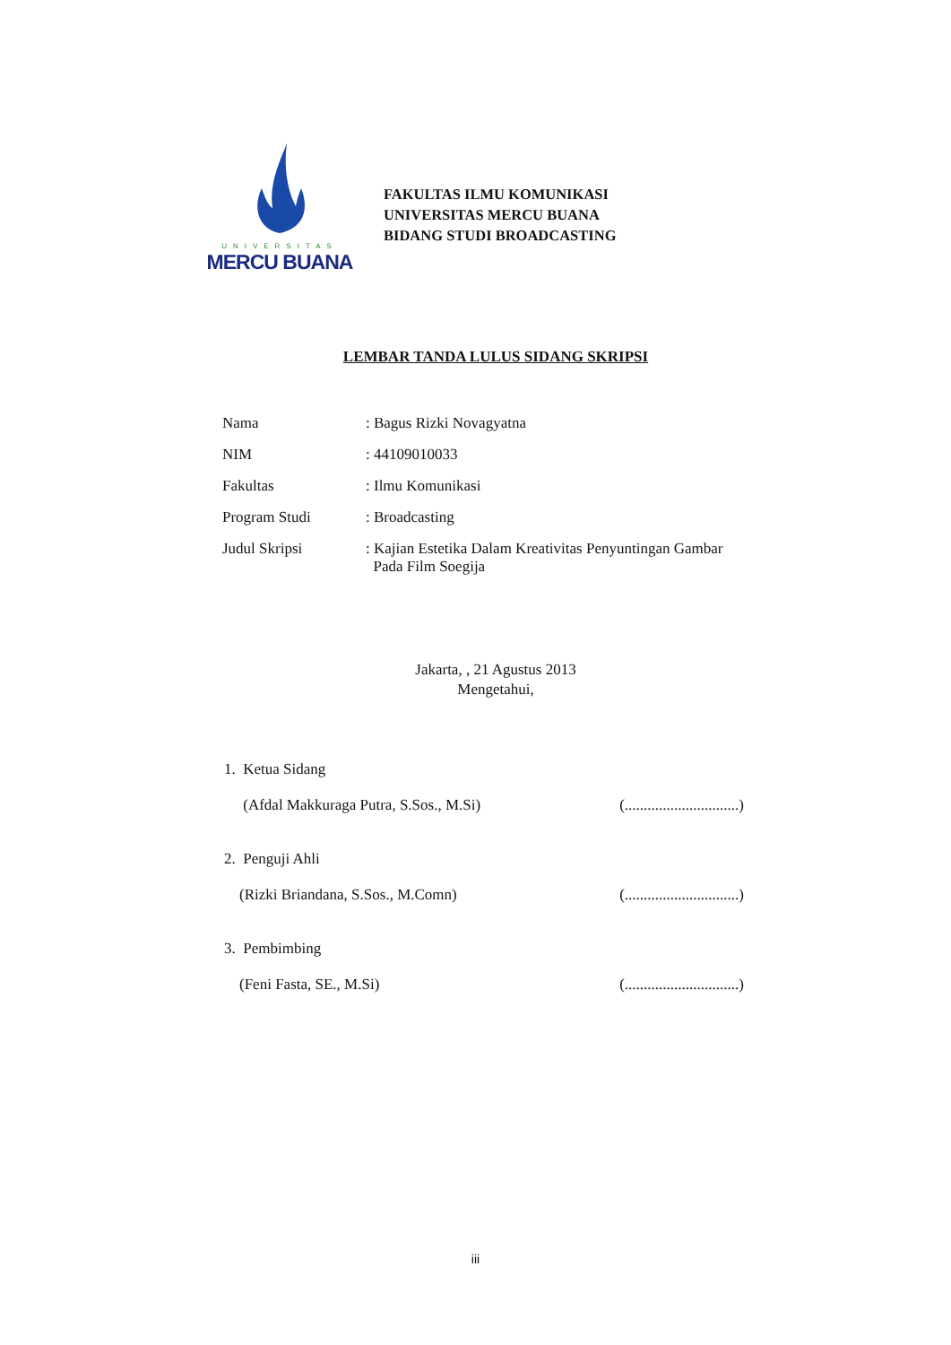UNIVERSITAS
MERCU BUANA
FAKULTAS ILMU KOMUNIKASI
UNIVERSITAS MERCU BUANA
BIDANG STUDI BROADCASTING
LEMBAR TANDA LULUS SIDANG SKRIPSI
| Nama | : Bagus Rizki Novagyatna |
| NIM | : 44109010033 |
| Fakultas | : Ilmu Komunikasi |
| Program Studi | : Broadcasting |
| Judul Skripsi | : Kajian Estetika Dalam Kreativitas Penyuntingan Gambar Pada Film Soegija |
Jakarta, , 21 Agustus 2013
Mengetahui,
1. Ketua Sidang
(Afdal Makkuraga Putra, S.Sos., M.Si) (..............................)
2. Penguji Ahli
(Rizki Briandana, S.Sos., M.Comn) (..............................)
3. Pembimbing
(Feni Fasta, SE., M.Si) (..............................)
iii